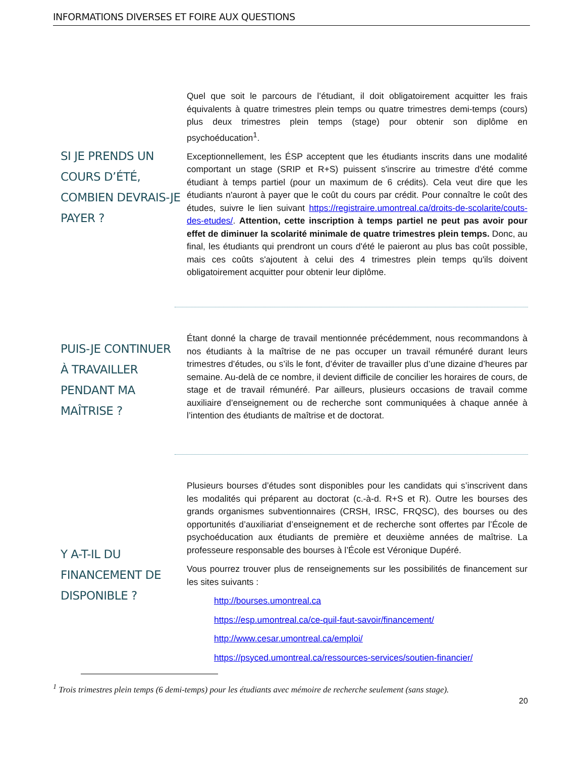INFORMATIONS DIVERSES ET FOIRE AUX QUESTIONS
SI JE PRENDS UN COURS D’ÉTÉ, COMBIEN DEVRAIS-JE PAYER ?
Quel que soit le parcours de l’étudiant, il doit obligatoirement acquitter les frais équivalents à quatre trimestres plein temps ou quatre trimestres demi-temps (cours) plus deux trimestres plein temps (stage) pour obtenir son diplôme en psychoéducation<sup>1</sup>.
Exceptionnellement, les ÉSP acceptent que les étudiants inscrits dans une modalité comportant un stage (SRIP et R+S) puissent s'inscrire au trimestre d'été comme étudiant à temps partiel (pour un maximum de 6 crédits). Cela veut dire que les étudiants n'auront à payer que le coût du cours par crédit. Pour connaître le coût des études, suivre le lien suivant https://registraire.umontreal.ca/droits-de-scolarite/couts-des-etudes/. Attention, cette inscription à temps partiel ne peut pas avoir pour effet de diminuer la scolarité minimale de quatre trimestres plein temps. Donc, au final, les étudiants qui prendront un cours d'été le paieront au plus bas coût possible, mais ces coûts s'ajoutent à celui des 4 trimestres plein temps qu'ils doivent obligatoirement acquitter pour obtenir leur diplôme.
PUIS-JE CONTINUER À TRAVAILLER PENDANT MA MAÎTRISE ?
Étant donné la charge de travail mentionnée précédemment, nous recommandons à nos étudiants à la maîtrise de ne pas occuper un travail rémunéré durant leurs trimestres d’études, ou s’ils le font, d’éviter de travailler plus d’une dizaine d’heures par semaine. Au-delà de ce nombre, il devient difficile de concilier les horaires de cours, de stage et de travail rémunéré. Par ailleurs, plusieurs occasions de travail comme auxiliaire d’enseignement ou de recherche sont communiquées à chaque année à l’intention des étudiants de maîtrise et de doctorat.
Y A-T-IL DU FINANCEMENT DE DISPONIBLE ?
Plusieurs bourses d’études sont disponibles pour les candidats qui s’inscrivent dans les modalités qui préparent au doctorat (c.-à-d. R+S et R). Outre les bourses des grands organismes subventionnaires (CRSH, IRSC, FRQSC), des bourses ou des opportunités d’auxiliariat d’enseignement et de recherche sont offertes par l’École de psychoéducation aux étudiants de première et deuxième années de maîtrise. La professeure responsable des bourses à l’École est Véronique Dupéré.
Vous pourrez trouver plus de renseignements sur les possibilités de financement sur les sites suivants :
http://bourses.umontreal.ca
https://esp.umontreal.ca/ce-quil-faut-savoir/financement/
http://www.cesar.umontreal.ca/emploi/
https://psyced.umontreal.ca/ressources-services/soutien-financier/
<sup>1</sup> Trois trimestres plein temps (6 demi-temps) pour les étudiants avec mémoire de recherche seulement (sans stage).
20